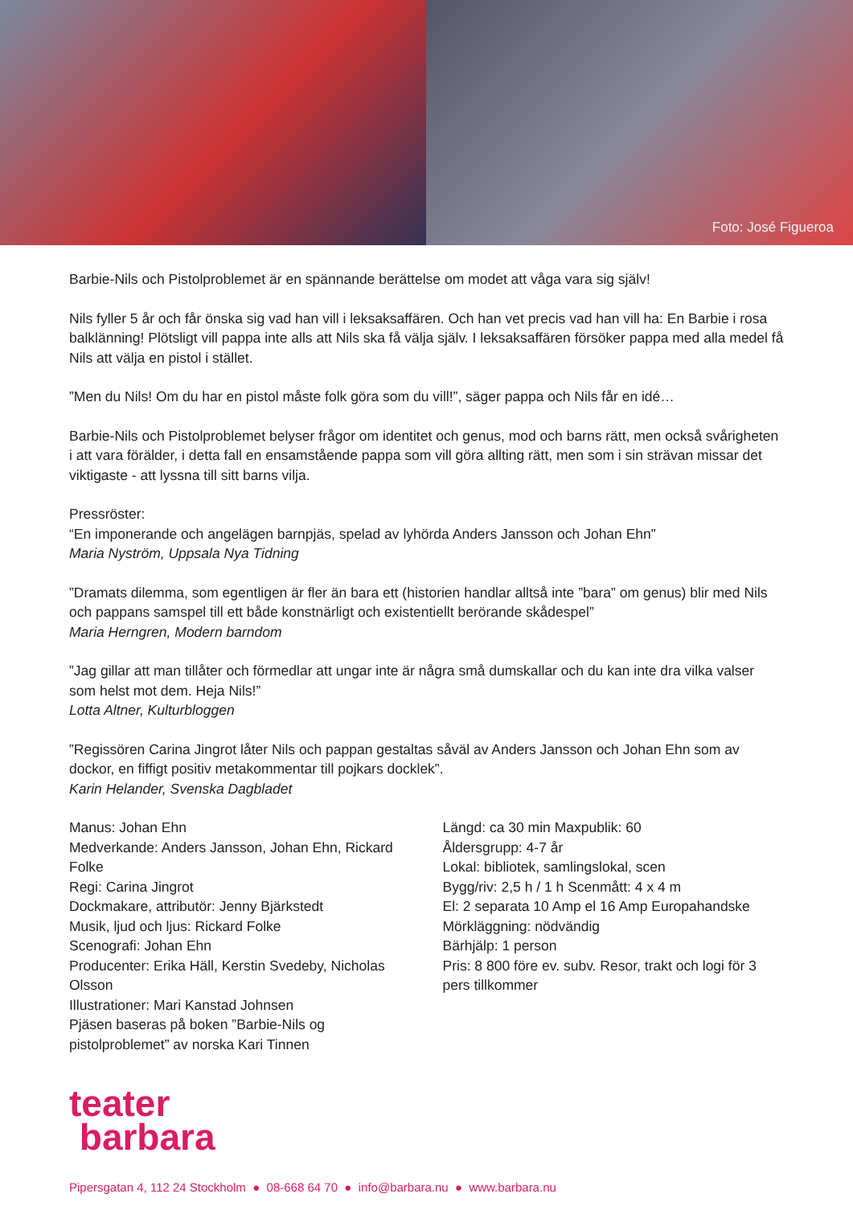Foto: José Figueroa
Barbie-Nils och Pistolproblemet är en spännande berättelse om modet att våga vara sig själv!
Nils fyller 5 år och får önska sig vad han vill i leksaksaffären. Och han vet precis vad han vill ha: En Barbie i rosa balklänning! Plötsligt vill pappa inte alls att Nils ska få välja själv. I leksaksaffären försöker pappa med alla medel få Nils att välja en pistol i stället.
”Men du Nils! Om du har en pistol måste folk göra som du vill!”, säger pappa och Nils får en idé…
Barbie-Nils och Pistolproblemet belyser frågor om identitet och genus, mod och barns rätt, men också svårigheten i att vara förälder, i detta fall en ensamstående pappa som vill göra allting rätt, men som i sin strävan missar det viktigaste - att lyssna till sitt barns vilja.
Pressröster:
“En imponerande och angelägen barnpjäs, spelad av lyhörda Anders Jansson och Johan Ehn”
Maria Nyström, Uppsala Nya Tidning
”Dramats dilemma, som egentligen är fler än bara ett (historien handlar alltså inte ”bara” om genus) blir med Nils och pappans samspel till ett både konstnärligt och existentiellt berörande skådespel”
Maria Herngren, Modern barndom
”Jag gillar att man tillåter och förmedlar att ungar inte är några små dumskallar och du kan inte dra vilka valser som helst mot dem. Heja Nils!”
Lotta Altner, Kulturbloggen
”Regissören Carina Jingrot låter Nils och pappan gestaltas såväl av Anders Jansson och Johan Ehn som av dockor, en fiffigt positiv metakommentar till pojkars docklek”.
Karin Helander, Svenska Dagbladet
Manus: Johan Ehn
Medverkande: Anders Jansson, Johan Ehn, Rickard Folke
Regi: Carina Jingrot
Dockmakare, attributör: Jenny Bjärkstedt
Musik, ljud och ljus: Rickard Folke
Scenografi: Johan Ehn
Producenter: Erika Häll, Kerstin Svedeby, Nicholas Olsson
Illustrationer: Mari Kanstad Johnsen
Pjäsen baseras på boken ”Barbie-Nils og pistolproblemet” av norska Kari Tinnen
Längd: ca 30 min Maxpublik: 60
Åldersgrupp: 4-7 år
Lokal: bibliotek, samlingslokal, scen
Bygg/riv: 2,5 h / 1 h Scenmått: 4 x 4 m
El: 2 separata 10 Amp el 16 Amp Europahandske
Mörkläggning: nödvändig
Bärhjälp: 1 person
Pris: 8 800 före ev. subv. Resor, trakt och logi för 3 pers tillkommer
teater
barbara
Pipersgatan 4, 112 24 Stockholm ● 08-668 64 70 ● info@barbara.nu ● www.barbara.nu